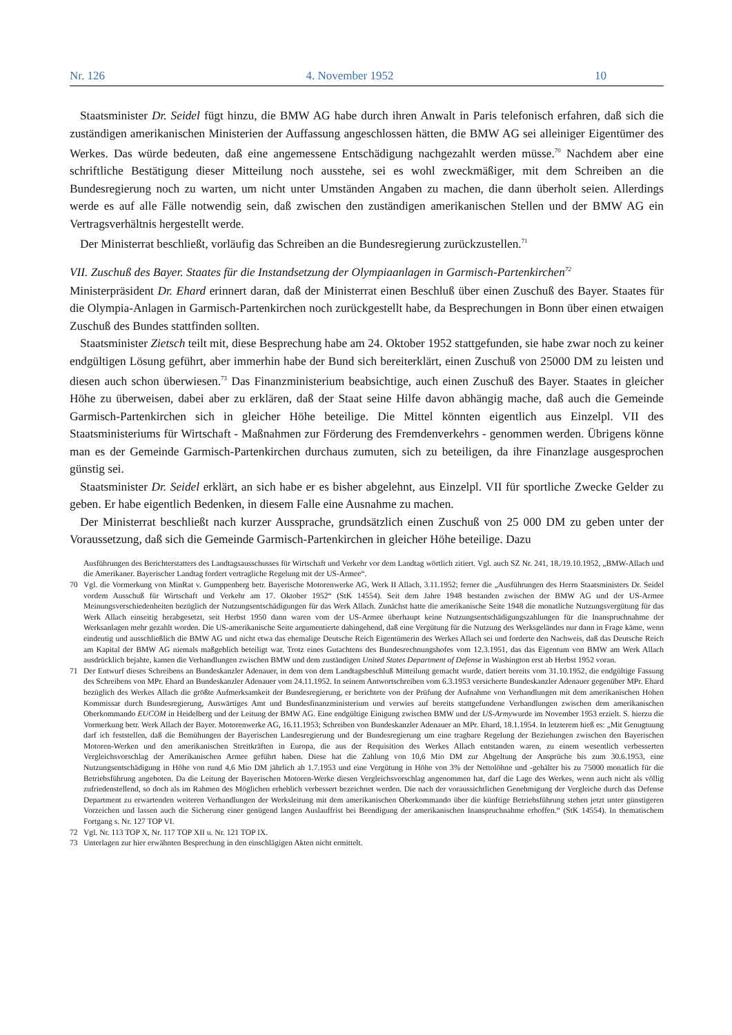Nr. 126 4. November 1952 10
Staatsminister Dr. Seidel fügt hinzu, die BMW AG habe durch ihren Anwalt in Paris telefonisch erfahren, daß sich die zuständigen amerikanischen Ministerien der Auffassung angeschlossen hätten, die BMW AG sei alleiniger Eigentümer des Werkes. Das würde bedeuten, daß eine angemessene Entschädigung nachgezahlt werden müsse.<sup>70</sup> Nachdem aber eine schriftliche Bestätigung dieser Mitteilung noch ausstehe, sei es wohl zweckmäßiger, mit dem Schreiben an die Bundesregierung noch zu warten, um nicht unter Umständen Angaben zu machen, die dann überholt seien. Allerdings werde es auf alle Fälle notwendig sein, daß zwischen den zuständigen amerikanischen Stellen und der BMW AG ein Vertragsverhältnis hergestellt werde.
Der Ministerrat beschließt, vorläufig das Schreiben an die Bundesregierung zurückzustellen.<sup>71</sup>
VII. Zuschuß des Bayer. Staates für die Instandsetzung der Olympiaanlagen in Garmisch-Partenkirchen<sup>72</sup>
Ministerpräsident Dr. Ehard erinnert daran, daß der Ministerrat einen Beschluß über einen Zuschuß des Bayer. Staates für die Olympia-Anlagen in Garmisch-Partenkirchen noch zurückgestellt habe, da Besprechungen in Bonn über einen etwaigen Zuschuß des Bundes stattfinden sollten.
Staatsminister Zietsch teilt mit, diese Besprechung habe am 24. Oktober 1952 stattgefunden, sie habe zwar noch zu keiner endgültigen Lösung geführt, aber immerhin habe der Bund sich bereiterklärt, einen Zuschuß von 25000 DM zu leisten und diesen auch schon überwiesen.<sup>73</sup> Das Finanzministerium beabsichtige, auch einen Zuschuß des Bayer. Staates in gleicher Höhe zu überweisen, dabei aber zu erklären, daß der Staat seine Hilfe davon abhängig mache, daß auch die Gemeinde Garmisch-Partenkirchen sich in gleicher Höhe beteilige. Die Mittel könnten eigentlich aus Einzelpl. VII des Staatsministeriums für Wirtschaft - Maßnahmen zur Förderung des Fremdenverkehrs - genommen werden. Übrigens könne man es der Gemeinde Garmisch-Partenkirchen durchaus zumuten, sich zu beteiligen, da ihre Finanzlage ausgesprochen günstig sei.
Staatsminister Dr. Seidel erklärt, an sich habe er es bisher abgelehnt, aus Einzelpl. VII für sportliche Zwecke Gelder zu geben. Er habe eigentlich Bedenken, in diesem Falle eine Ausnahme zu machen.
Der Ministerrat beschließt nach kurzer Aussprache, grundsätzlich einen Zuschuß von 25 000 DM zu geben unter der Voraussetzung, daß sich die Gemeinde Garmisch-Partenkirchen in gleicher Höhe beteilige. Dazu
Ausführungen des Berichterstatters des Landtagsausschusses für Wirtschaft und Verkehr vor dem Landtag wörtlich zitiert. Vgl. auch SZ Nr. 241, 18./19.10.1952, „BMW-Allach und die Amerikaner. Bayerischer Landtag fordert vertragliche Regelung mit der US-Armee“.
70 Vgl. die Vormerkung von MinRat v. Gumppenberg betr. Bayerische Motorenwerke AG, Werk II Allach, 3.11.1952; ferner die „Ausführungen des Herrn Staatsministers Dr. Seidel vordem Ausschuß für Wirtschaft und Verkehr am 17. Oktober 1952“ (StK 14554). Seit dem Jahre 1948 bestanden zwischen der BMW AG und der US-Armee Meinungsverschiedenheiten bezüglich der Nutzungsentschädigungen für das Werk Allach. Zunächst hatte die amerikanische Seite 1948 die monatliche Nutzungsvergütung für das Werk Allach einseitig herabgesetzt, seit Herbst 1950 dann waren vom der US-Armee überhaupt keine Nutzungsentschädigungszahlungen für die Inanspruchnahme der Werksanlagen mehr gezahlt worden. Die US-amerikanische Seite argumentierte dahingehend, daß eine Vergütung für die Nutzung des Werksgeländes nur dann in Frage käme, wenn eindeutig und ausschließlich die BMW AG und nicht etwa das ehemalige Deutsche Reich Eigentümerin des Werkes Allach sei und forderte den Nachweis, daß das Deutsche Reich am Kapital der BMW AG niemals maßgeblich beteiligt war. Trotz eines Gutachtens des Bundesrechnungshofes vom 12.3.1951, das das Eigentum von BMW am Werk Allach ausdrücklich bejahte, kamen die Verhandlungen zwischen BMW und dem zuständigen United States Department of Defense in Washington erst ab Herbst 1952 voran.
71 Der Entwurf dieses Schreibens an Bundeskanzler Adenauer, in dem von dem Landtagsbeschluß Mitteilung gemacht wurde, datiert bereits vom 31.10.1952, die endgültige Fassung des Schreibens von MPr. Ehard an Bundeskanzler Adenauer vom 24.11.1952. In seinem Antwortschreiben vom 6.3.1953 versicherte Bundeskanzler Adenauer gegenüber MPr. Ehard bezüglich des Werkes Allach die größte Aufmerksamkeit der Bundesregierung, er berichtete von der Prüfung der Aufnahme von Verhandlungen mit dem amerikanischen Hohen Kommissar durch Bundesregierung, Auswärtiges Amt und Bundesfinanzministerium und verwies auf bereits stattgefundene Verhandlungen zwischen dem amerikanischen Oberkommando EUCOM in Heidelberg und der Leitung der BMW AG. Eine endgültige Einigung zwischen BMW und der US-Armywurde im November 1953 erzielt. S. hierzu die Vormerkung betr. Werk Allach der Bayer. Motorenwerke AG, 16.11.1953; Schreiben von Bundeskanzler Adenauer an MPr. Ehard, 18.1.1954. In letzterem hieß es: „Mit Genugtuung darf ich feststellen, daß die Bemühungen der Bayerischen Landesregierung und der Bundesregierung um eine tragbare Regelung der Beziehungen zwischen den Bayerischen Motoren-Werken und den amerikanischen Streitkräften in Europa, die aus der Requisition des Werkes Allach entstanden waren, zu einem wesentlich verbesserten Vergleichsvorschlag der Amerikanischen Armee geführt haben. Diese hat die Zahlung von 10,6 Mio DM zur Abgeltung der Ansprüche bis zum 30.6.1953, eine Nutzungsentschädigung in Höhe von rund 4,6 Mio DM jährlich ab 1.7.1953 und eine Vergütung in Höhe von 3% der Nettolöhne und -gehälter bis zu 75000 monatlich für die Betriebsführung angeboten. Da die Leitung der Bayerischen Motoren-Werke diesen Vergleichsvorschlag angenommen hat, darf die Lage des Werkes, wenn auch nicht als völlig zufriedenstellend, so doch als im Rahmen des Möglichen erheblich verbessert bezeichnet werden. Die nach der voraussichtlichen Genehmigung der Vergleiche durch das Defense Department zu erwartenden weiteren Verhandlungen der Werksleitung mit dem amerikanischen Oberkommando über die künftige Betriebsführung stehen jetzt unter günstigeren Vorzeichen und lassen auch die Sicherung einer genügend langen Auslauffrist bei Beendigung der amerikanischen Inanspruchnahme erhoffen.“ (StK 14554). In thematischem Fortgang s. Nr. 127 TOP VI.
72 Vgl. Nr. 113 TOP X, Nr. 117 TOP XII u. Nr. 121 TOP IX.
73 Unterlagen zur hier erwähnten Besprechung in den einschlägigen Akten nicht ermittelt.